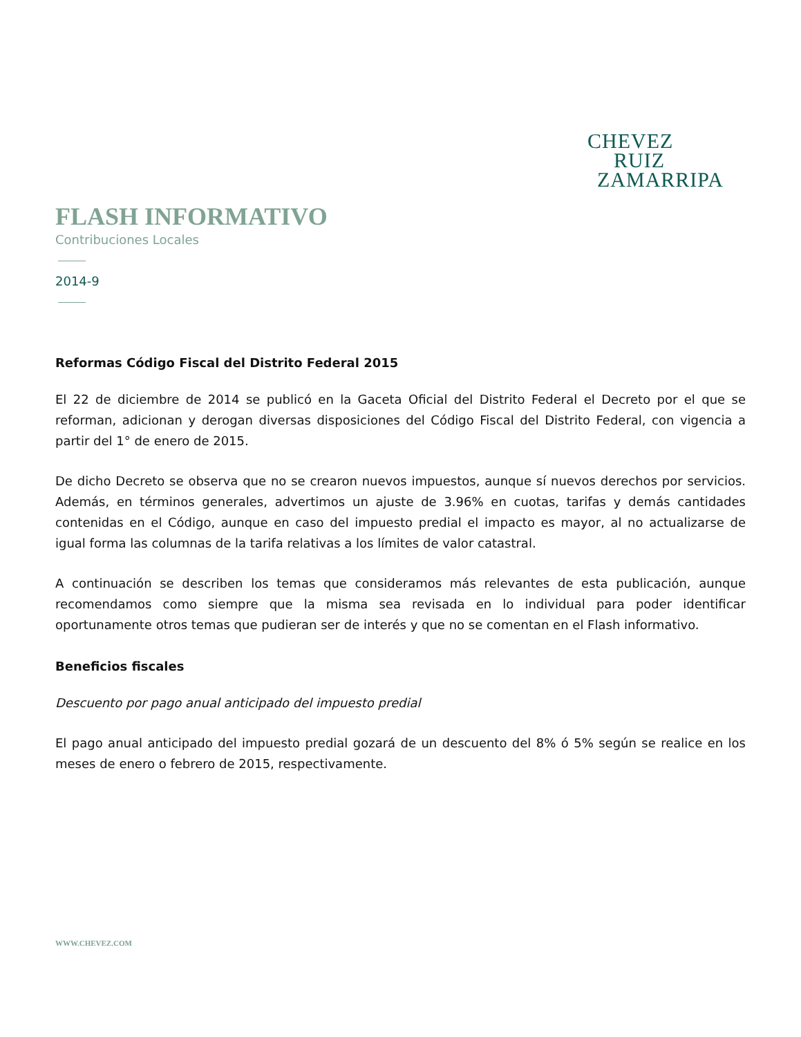CHEVEZ
RUIZ
ZAMARRIPA
FLASH INFORMATIVO
Contribuciones Locales
2014-9
Reformas Código Fiscal del Distrito Federal 2015
El 22 de diciembre de 2014 se publicó en la Gaceta Oficial del Distrito Federal el Decreto por el que se reforman, adicionan y derogan diversas disposiciones del Código Fiscal del Distrito Federal, con vigencia a partir del 1° de enero de 2015.
De dicho Decreto se observa que no se crearon nuevos impuestos, aunque sí nuevos derechos por servicios. Además, en términos generales, advertimos un ajuste de 3.96% en cuotas, tarifas y demás cantidades contenidas en el Código, aunque en caso del impuesto predial el impacto es mayor, al no actualizarse de igual forma las columnas de la tarifa relativas a los límites de valor catastral.
A continuación se describen los temas que consideramos más relevantes de esta publicación, aunque recomendamos como siempre que la misma sea revisada en lo individual para poder identificar oportunamente otros temas que pudieran ser de interés y que no se comentan en el Flash informativo.
Beneficios fiscales
Descuento por pago anual anticipado del impuesto predial
El pago anual anticipado del impuesto predial gozará de un descuento del 8% ó 5% según se realice en los meses de enero o febrero de 2015, respectivamente.
WWW.CHEVEZ.COM